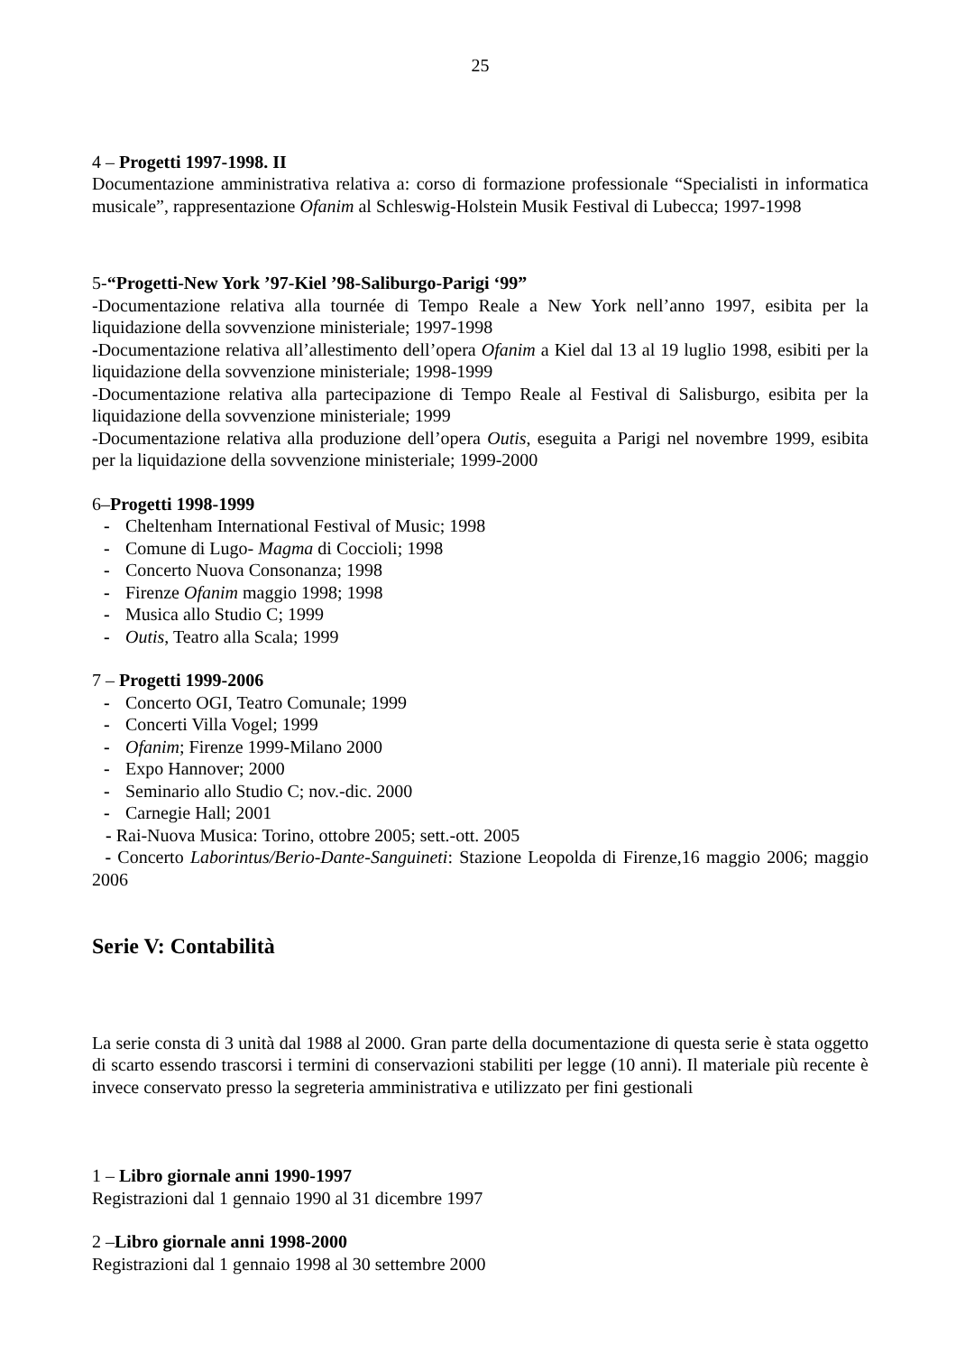25
4 – Progetti 1997-1998. II
Documentazione amministrativa relativa a: corso di formazione professionale “Specialisti in informatica musicale”, rappresentazione Ofanim al Schleswig-Holstein Musik Festival di Lubecca; 1997-1998
5-“Progetti-New York ’97-Kiel ’98-Saliburgo-Parigi ‘99”
-Documentazione relativa alla tournée di Tempo Reale a New York nell’anno 1997, esibita per la liquidazione della sovvenzione ministeriale; 1997-1998
-Documentazione relativa all’allestimento dell’opera Ofanim a Kiel dal 13 al 19 luglio 1998, esibiti per la liquidazione della sovvenzione ministeriale; 1998-1999
-Documentazione relativa alla partecipazione di Tempo Reale al Festival di Salisburgo, esibita per la liquidazione della sovvenzione ministeriale; 1999
-Documentazione relativa alla produzione dell’opera Outis, eseguita a Parigi nel novembre 1999, esibita per la liquidazione della sovvenzione ministeriale; 1999-2000
6–Progetti 1998-1999
- Cheltenham International Festival of Music; 1998
- Comune di Lugo- Magma di Coccioli; 1998
- Concerto Nuova Consonanza; 1998
- Firenze Ofanim maggio 1998; 1998
- Musica allo Studio C; 1999
- Outis, Teatro alla Scala; 1999
7 – Progetti 1999-2006
- Concerto OGI, Teatro Comunale; 1999
- Concerti Villa Vogel; 1999
- Ofanim; Firenze 1999-Milano 2000
- Expo Hannover; 2000
- Seminario allo Studio C; nov.-dic. 2000
- Carnegie Hall; 2001
- Rai-Nuova Musica: Torino, ottobre 2005; sett.-ott. 2005
- Concerto Laborintus/Berio-Dante-Sanguineti: Stazione Leopolda di Firenze,16 maggio 2006; maggio 2006
Serie V: Contabilità
La serie consta di 3 unità dal 1988 al 2000. Gran parte della documentazione di questa serie è stata oggetto di scarto essendo trascorsi i termini di conservazioni stabiliti per legge (10 anni). Il materiale più recente è invece conservato presso la segreteria amministrativa e utilizzato per fini gestionali
1 – Libro giornale anni 1990-1997
Registrazioni dal 1 gennaio 1990 al 31 dicembre 1997
2 –Libro giornale anni 1998-2000
Registrazioni dal 1 gennaio 1998 al 30 settembre 2000